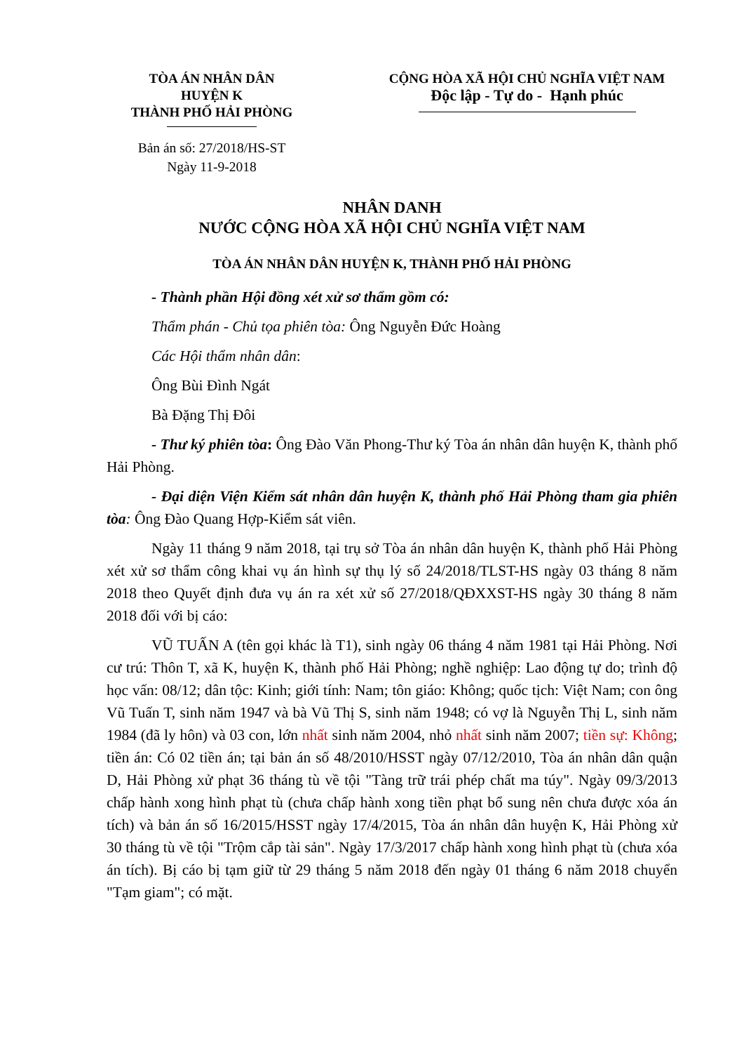TÒA ÁN NHÂN DÂN
HUYỆN K
THÀNH PHỐ HẢI PHÒNG
Bản án số: 27/2018/HS-ST
Ngày 11-9-2018
CỘNG HÒA XÃ HỘI CHỦ NGHĨA VIỆT NAM
Độc lập - Tự do - Hạnh phúc
NHÂN DANH
NƯỚC CỘNG HÒA XÃ HỘI CHỦ NGHĨA VIỆT NAM
TÒA ÁN NHÂN DÂN HUYỆN K, THÀNH PHỐ HẢI PHÒNG
- Thành phần Hội đồng xét xử sơ thẩm gồm có:
Thẩm phán - Chủ tọa phiên tòa: Ông Nguyễn Đức Hoàng
Các Hội thẩm nhân dân:
Ông Bùi Đình Ngát
Bà Đặng Thị Đôi
- Thư ký phiên tòa: Ông Đào Văn Phong-Thư ký Tòa án nhân dân huyện K, thành phố Hải Phòng.
- Đại diện Viện Kiểm sát nhân dân huyện K, thành phố Hải Phòng tham gia phiên tòa: Ông Đào Quang Hợp-Kiểm sát viên.
Ngày 11 tháng 9 năm 2018, tại trụ sở Tòa án nhân dân huyện K, thành phố Hải Phòng xét xử sơ thẩm công khai vụ án hình sự thụ lý số 24/2018/TLST-HS ngày 03 tháng 8 năm 2018 theo Quyết định đưa vụ án ra xét xử số 27/2018/QĐXXST-HS ngày 30 tháng 8 năm 2018 đối với bị cáo:
VŨ TUẤN A (tên gọi khác là T1), sinh ngày 06 tháng 4 năm 1981 tại Hải Phòng. Nơi cư trú: Thôn T, xã K, huyện K, thành phố Hải Phòng; nghề nghiệp: Lao động tự do; trình độ học vấn: 08/12; dân tộc: Kinh; giới tính: Nam; tôn giáo: Không; quốc tịch: Việt Nam; con ông Vũ Tuấn T, sinh năm 1947 và bà Vũ Thị S, sinh năm 1948; có vợ là Nguyễn Thị L, sinh năm 1984 (đã ly hôn) và 03 con, lớn nhất sinh năm 2004, nhỏ nhất sinh năm 2007; tiền sự: Không; tiền án: Có 02 tiền án; tại bản án số 48/2010/HSST ngày 07/12/2010, Tòa án nhân dân quận D, Hải Phòng xử phạt 36 tháng tù về tội "Tàng trữ trái phép chất ma túy". Ngày 09/3/2013 chấp hành xong hình phạt tù (chưa chấp hành xong tiền phạt bổ sung nên chưa được xóa án tích) và bản án số 16/2015/HSST ngày 17/4/2015, Tòa án nhân dân huyện K, Hải Phòng xử 30 tháng tù về tội "Trộm cắp tài sản". Ngày 17/3/2017 chấp hành xong hình phạt tù (chưa xóa án tích). Bị cáo bị tạm giữ từ 29 tháng 5 năm 2018 đến ngày 01 tháng 6 năm 2018 chuyển "Tạm giam"; có mặt.